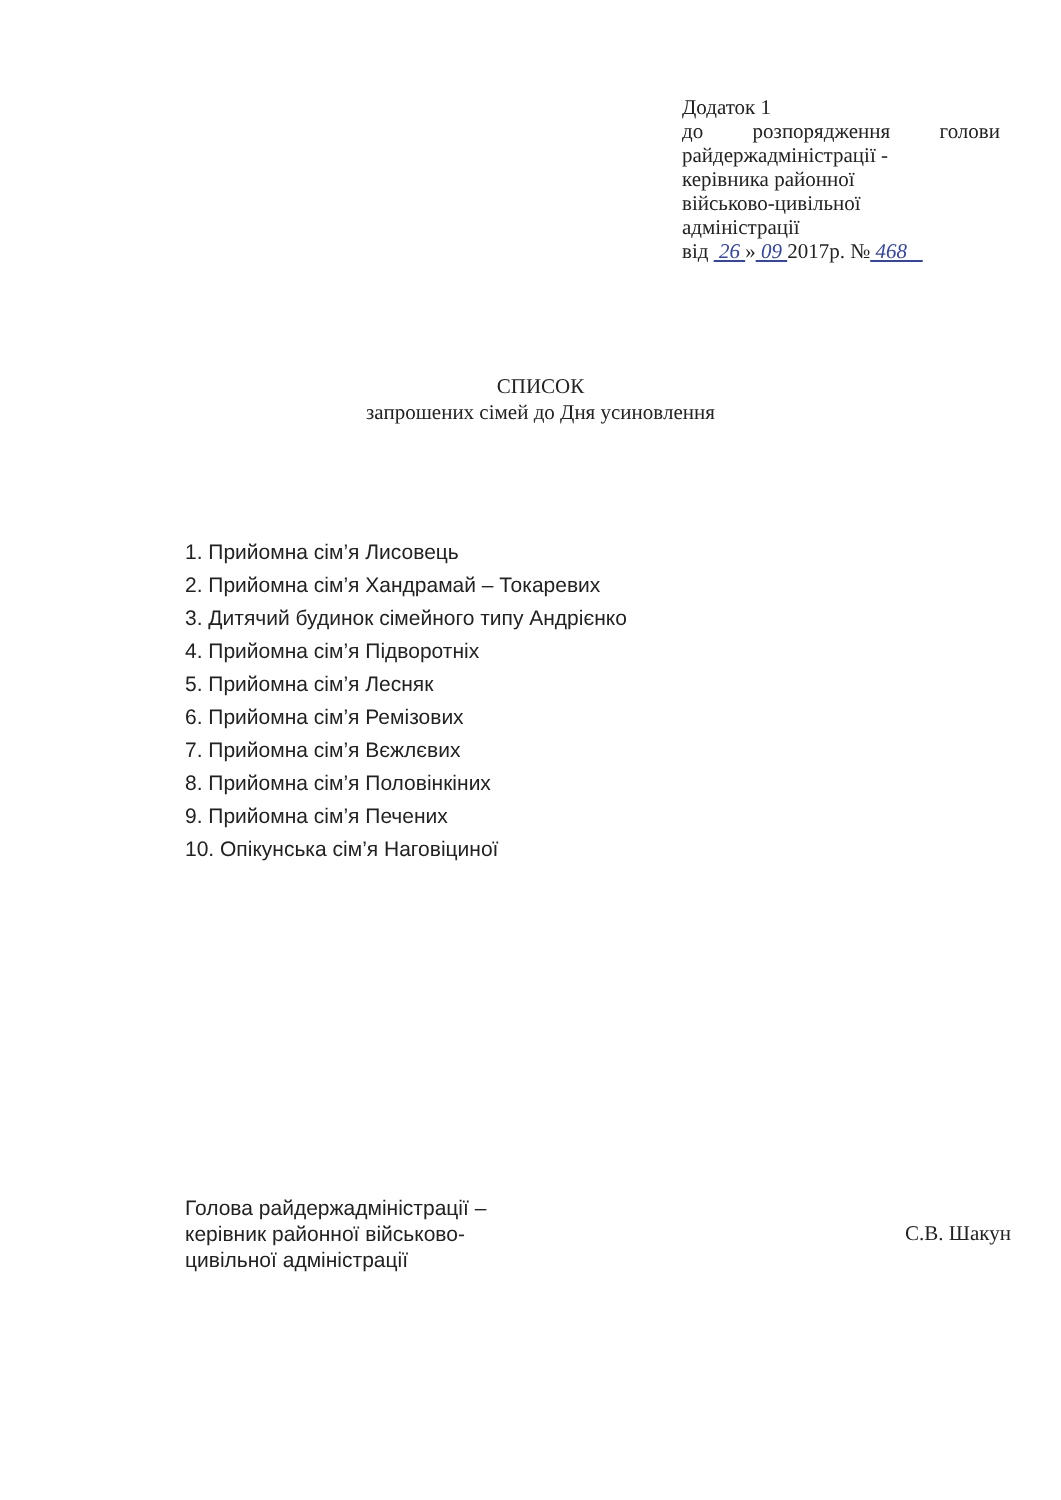Додаток 1
до розпорядження голови
райдержадміністрації -
керівника районної
військово-цивільної
адміністрації
від 26 » 09 2017р. № 468
СПИСОК
запрошених сімей до Дня усиновлення
1. Прийомна сім’я Лисовець
2. Прийомна сім’я Хандрамай – Токаревих
3. Дитячий будинок сімейного типу Андрієнко
4. Прийомна сім’я Підворотніх
5. Прийомна сім’я Лесняк
6. Прийомна сім’я Ремізових
7. Прийомна сім’я Вєжлєвих
8. Прийомна сім’я Половінкіних
9. Прийомна сім’я Печених
10. Опікунська сім’я Наговіциної
Голова райдержадміністрації – керівник районної військово-цивільної адміністрації
С.В. Шакун